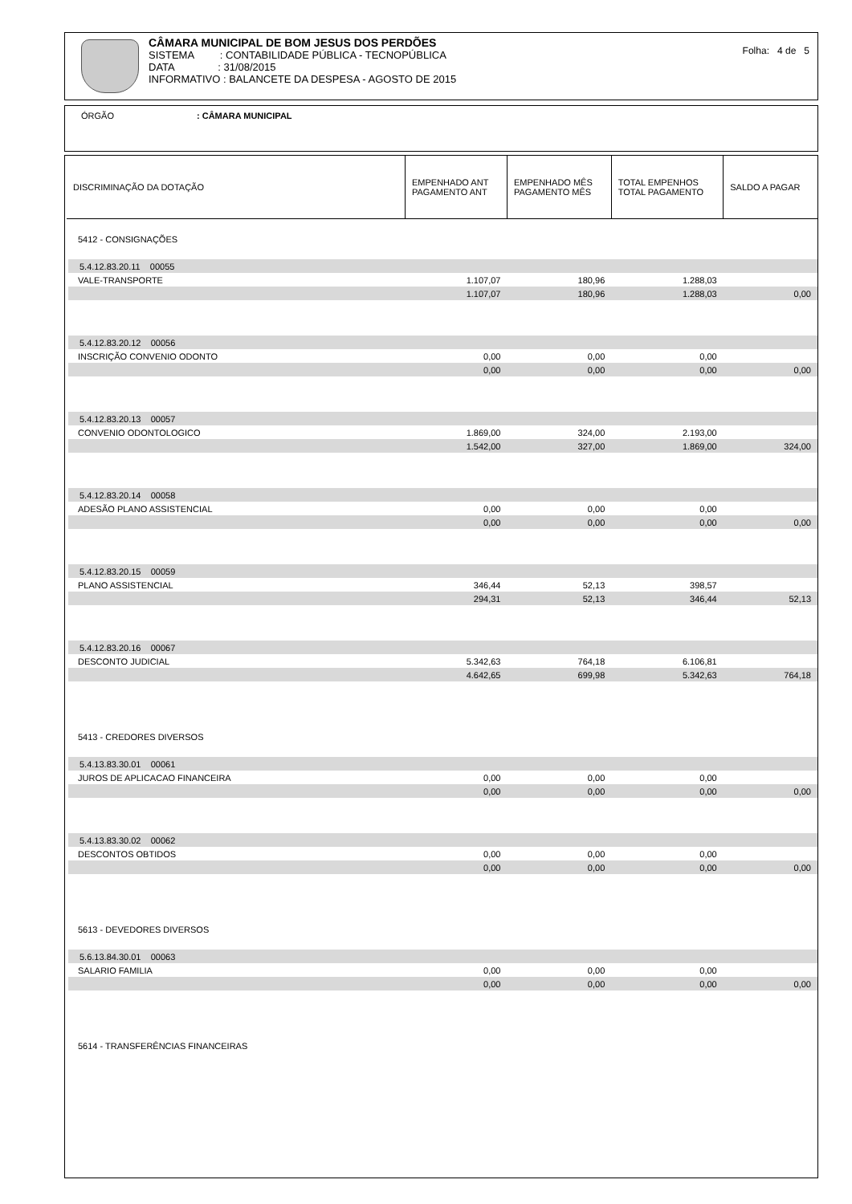CÂMARA MUNICIPAL DE BOM JESUS DOS PERDÕES
SISTEMA : CONTABILIDADE PÚBLICA - TECNOPÚBLICA
DATA : 31/08/2015
INFORMATIVO : BALANCETE DA DESPESA - AGOSTO DE 2015
Folha: 4 de 5
ÓRGÃO : CÂMARA MUNICIPAL
| DISCRIMINAÇÃO DA DOTAÇÃO | EMPENHADO ANT PAGAMENTO ANT | EMPENHADO MÊS PAGAMENTO MÊS | TOTAL EMPENHOS TOTAL PAGAMENTO | SALDO A PAGAR |
| --- | --- | --- | --- | --- |
| 5412 - CONSIGNAÇÕES | | | | |
| 5.4.12.83.20.11 00055 | | | | |
| VALE-TRANSPORTE | 1.107,07 | 180,96 | 1.288,03 | |
| | 1.107,07 | 180,96 | 1.288,03 | 0,00 |
| 5.4.12.83.20.12 00056 | | | | |
| INSCRIÇÃO CONVENIO ODONTO | 0,00 | 0,00 | 0,00 | |
| | 0,00 | 0,00 | 0,00 | 0,00 |
| 5.4.12.83.20.13 00057 | | | | |
| CONVENIO ODONTOLOGICO | 1.869,00 | 324,00 | 2.193,00 | |
| | 1.542,00 | 327,00 | 1.869,00 | 324,00 |
| 5.4.12.83.20.14 00058 | | | | |
| ADESÃO PLANO ASSISTENCIAL | 0,00 | 0,00 | 0,00 | |
| | 0,00 | 0,00 | 0,00 | 0,00 |
| 5.4.12.83.20.15 00059 | | | | |
| PLANO ASSISTENCIAL | 346,44 | 52,13 | 398,57 | |
| | 294,31 | 52,13 | 346,44 | 52,13 |
| 5.4.12.83.20.16 00067 | | | | |
| DESCONTO JUDICIAL | 5.342,63 | 764,18 | 6.106,81 | |
| | 4.642,65 | 699,98 | 5.342,63 | 764,18 |
| 5413 - CREDORES DIVERSOS | | | | |
| 5.4.13.83.30.01 00061 | | | | |
| JUROS DE APLICACAO FINANCEIRA | 0,00 | 0,00 | 0,00 | |
| | 0,00 | 0,00 | 0,00 | 0,00 |
| 5.4.13.83.30.02 00062 | | | | |
| DESCONTOS OBTIDOS | 0,00 | 0,00 | 0,00 | |
| | 0,00 | 0,00 | 0,00 | 0,00 |
| 5613 - DEVEDORES DIVERSOS | | | | |
| 5.6.13.84.30.01 00063 | | | | |
| SALARIO FAMILIA | 0,00 | 0,00 | 0,00 | |
| | 0,00 | 0,00 | 0,00 | 0,00 |
| 5614 - TRANSFERÊNCIAS FINANCEIRAS | | | | |